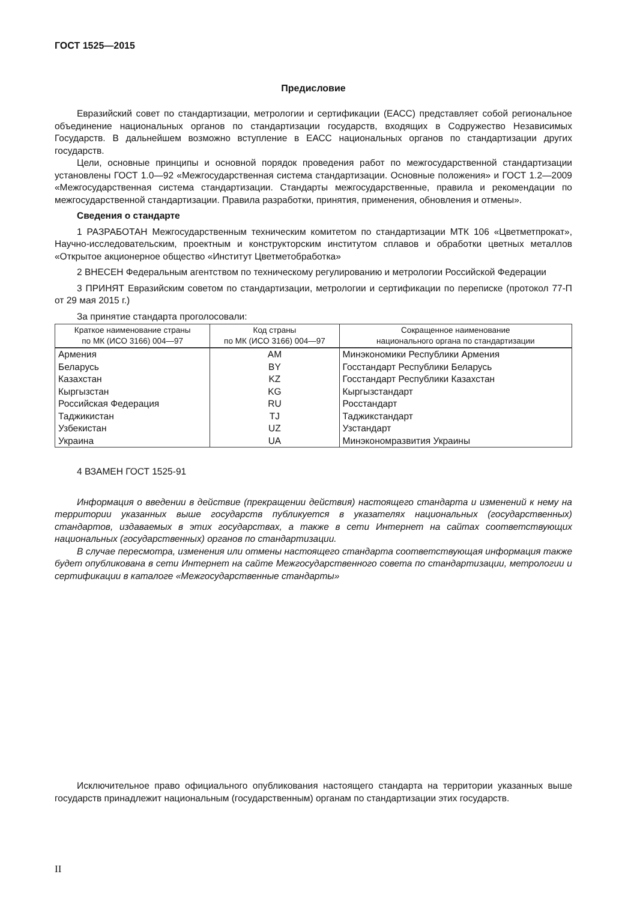ГОСТ 1525—2015
Предисловие
Евразийский совет по стандартизации, метрологии и сертификации (ЕАСС) представляет собой региональное объединение национальных органов по стандартизации государств, входящих в Содружество Независимых Государств. В дальнейшем возможно вступление в ЕАСС национальных органов по стандартизации других государств.
Цели, основные принципы и основной порядок проведения работ по межгосударственной стандартизации установлены ГОСТ 1.0—92 «Межгосударственная система стандартизации. Основные положения» и ГОСТ 1.2—2009 «Межгосударственная система стандартизации. Стандарты межгосударственные, правила и рекомендации по межгосударственной стандартизации. Правила разработки, принятия, применения, обновления и отмены».
Сведения о стандарте
1 РАЗРАБОТАН Межгосударственным техническим комитетом по стандартизации МТК 106 «Цветметпрокат», Научно-исследовательским, проектным и конструкторским институтом сплавов и обработки цветных металлов «Открытое акционерное общество «Институт Цветметобработка»
2 ВНЕСЕН Федеральным агентством по техническому регулированию и метрологии Российской Федерации
3 ПРИНЯТ Евразийским советом по стандартизации, метрологии и сертификации по переписке (протокол 77-П от 29 мая 2015 г.)
За принятие стандарта проголосовали:
| Краткое наименование страны по МК (ИСО 3166) 004—97 | Код страны по МК (ИСО 3166) 004—97 | Сокращенное наименование национального органа по стандартизации |
| --- | --- | --- |
| Армения | AM | Минэкономики Республики Армения |
| Беларусь | BY | Госстандарт Республики Беларусь |
| Казахстан | KZ | Госстандарт Республики Казахстан |
| Кыргызстан | KG | Кыргызстандарт |
| Российская Федерация | RU | Росстандарт |
| Таджикистан | TJ | Таджикстандарт |
| Узбекистан | UZ | Узстандарт |
| Украина | UA | Минэкономразвития Украины |
4 ВЗАМЕН ГОСТ 1525-91
Информация о введении в действие (прекращении действия) настоящего стандарта и изменений к нему на территории указанных выше государств публикуется в указателях национальных (государственных) стандартов, издаваемых в этих государствах, а также в сети Интернет на сайтах соответствующих национальных (государственных) органов по стандартизации.
В случае пересмотра, изменения или отмены настоящего стандарта соответствующая информация также будет опубликована в сети Интернет на сайте Межгосударственного совета по стандартизации, метрологии и сертификации в каталоге «Межгосударственные стандарты»
Исключительное право официального опубликования настоящего стандарта на территории указанных выше государств принадлежит национальным (государственным) органам по стандартизации этих государств.
II